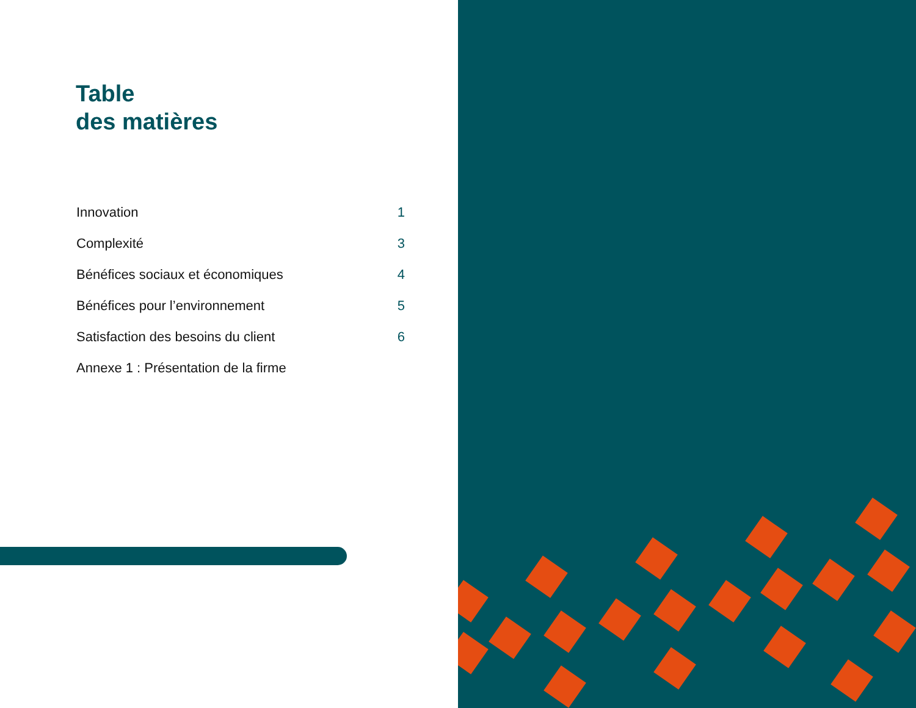Table
des matières
| Innovation | 1 |
| Complexité | 3 |
| Bénéfices sociaux et économiques | 4 |
| Bénéfices pour l’environnement | 5 |
| Satisfaction des besoins du client | 6 |
| Annexe 1 : Présentation de la firme | |